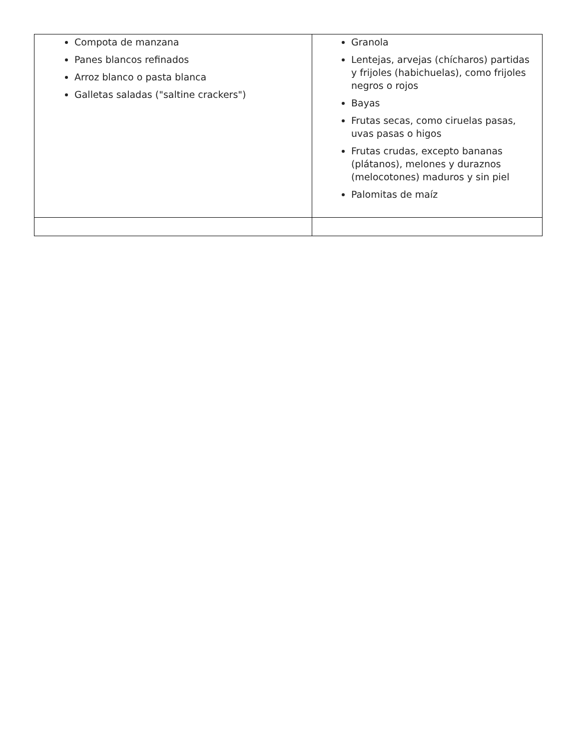| Compota de manzana Panes blancos refinados Arroz blanco o pasta blanca Galletas saladas ("saltine crackers") | Granola Lentejas, arvejas (chícharos) partidas y frijoles (habichuelas), como frijoles negros o rojos Bayas Frutas secas, como ciruelas pasas, uvas pasas o higos Frutas crudas, excepto bananas (plátanos), melones y duraznos (melocotones) maduros y sin piel Palomitas de maíz |